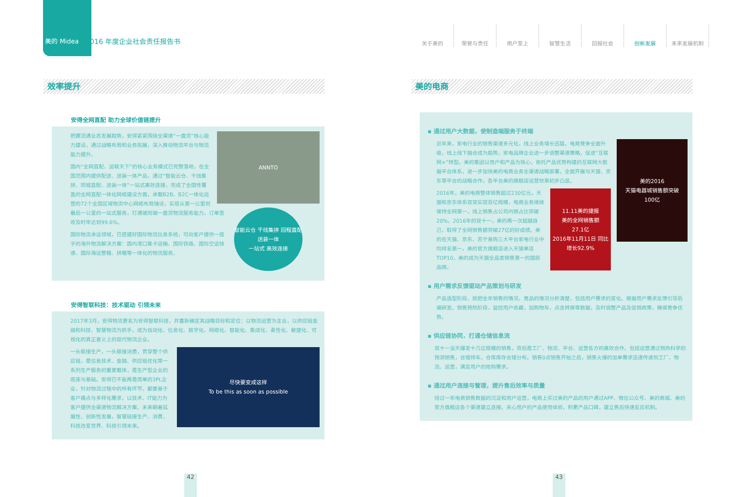美的 Midea 2016 年度企业社会责任报告书
关于美的 荣誉与责任 用户至上 智慧生活 回报社会 创新发展 未来发展机制
效率提升
安得全网直配 助力全球价值链提升
ANNTO
智能云仓 干线集拼 回程直配 送装一体
一站式 高效连接
把握流通业态发展趋势，安得紧紧围绕全渠道“一盘货”核心能力建设，通过战略布局和业务拓展，深入推动物流平台与物流能力提升。
国内“全网直配、运联天下”的核心业务模式已完整落地，在全国范围内提供配送、送装一体产品，通过“智能云仓、干线集拼、同城直配、送装一体”一站式高效连接，完成了全国性覆盖的全网直配一体化网络建设方面，承载B2B、B2C一体化运营的72个全国区域物流中心网络布局铺设，实现从第一公里到最后一公里的一站式服务，打通端到端一盘货物流服务能力，订单签收及时率达到99.6%。
国际物流承运领域，已搭建好国际物流信息系统，可向客户提供一揽子的海外物流解决方案：国内港口集卡运输、国际铁路、国际空运快递、国际海运整箱、拼箱等一体化的物流服务。
安得智联科技：技术驱动 引领未来
2017年3月，安得物流更名为安得智联科技，并重新确定其战略目标和定位：以物流运营为主业，以供应链金融和科技、智慧物流为抓手，成为自动化、信息化、数字化、网络化、智能化、集成化、柔性化、敏捷化、可视化的真正意义上的现代物流企业。
尽快要变成这样
To be this as soon as possible
一头联接生产，一头联接消费，贯穿整个供应链，是信息技术、金融、供应链优化等一系列生产服务的重要载体，是生产型企业的底座与基础。安得已不能再是简单的3PL企业，针对物流过程中的所有环节，都要基于客户痛点与多样化需求，以技术、IT能力为客户提供全渠道物流解决方案。未来朝着延展性、创新性发展，智慧链接生产、消费，科技改变世界、科技引领未来。
美的电商
▪ 通过用户大数据，使制造端服务于终端
美的2016
天猫电器城销售额突破
100亿
近年来，家电行业的销售渠道多元化，线上业务增长迅猛，电商竞争全面升级，线上线下融合成为趋势，家电品牌企业进一步调整渠道策略，促进“互联网+”转型。美的集团以用户和产品为核心，依托产品优势构建的互联网大数据平台体系，进一步加快美的电商业务全渠道战略部署，全面开展与天猫、京东等平台的战略合作，各平台美的旗舰店运营效果初步凸显。
11.11美的捷报
美的全网销售额
27.1亿
2016年11月11日 同比增长92.9%
2016年，美的电商整体销售超过230亿元，天猫和京东体系双双实现百亿规模，电商业务继续保持全网第一，线上销售占公司内销占比突破20%。2016年的双十一，美的再一次超越自己，取得了全网销售额突破27亿的好成绩。美的在天猫、京东、苏宁易购三大平台家电行业中均排名第一，美的官方旗舰店进入天猫单店TOP10，美的成为天猫全品类销售第一的国民品牌。
▪ 用户需求反馈驱动产品策划与研发
产品选型阶段，就把全年销售的情况、竞品的情况分析清楚，包括用户需求的变化。根据用户需求反馈引导后端研发。销售预热阶段，监控用户收藏，加购物车，点击转换等数据，及时调整产品及促销政策，确保竞争优势。
▪ 供应链协同，打通仓储信息流
双十一当天爆发十几亿规模的销售，背后是工厂、物流、平台、运营各方的高效合作。包括运营通过预热科学的预测销售，合理排车，仓库库存合理分布。销售0点销售开始之后，销售火爆的加单需求迅速传递到工厂、物流、运营，满足用户的抢购需求。
▪ 通过用户连接与管理，提升售后效率与质量
经过一年电商销售数据的沉淀和用户运营，电商上买过美的产品的用户通过APP、微信公众号、美的商城、美的官方旗舰店各个渠道建立连接。关心用户的产品使用体验，积累产品口碑，建立售后快速反应机制。
42 43